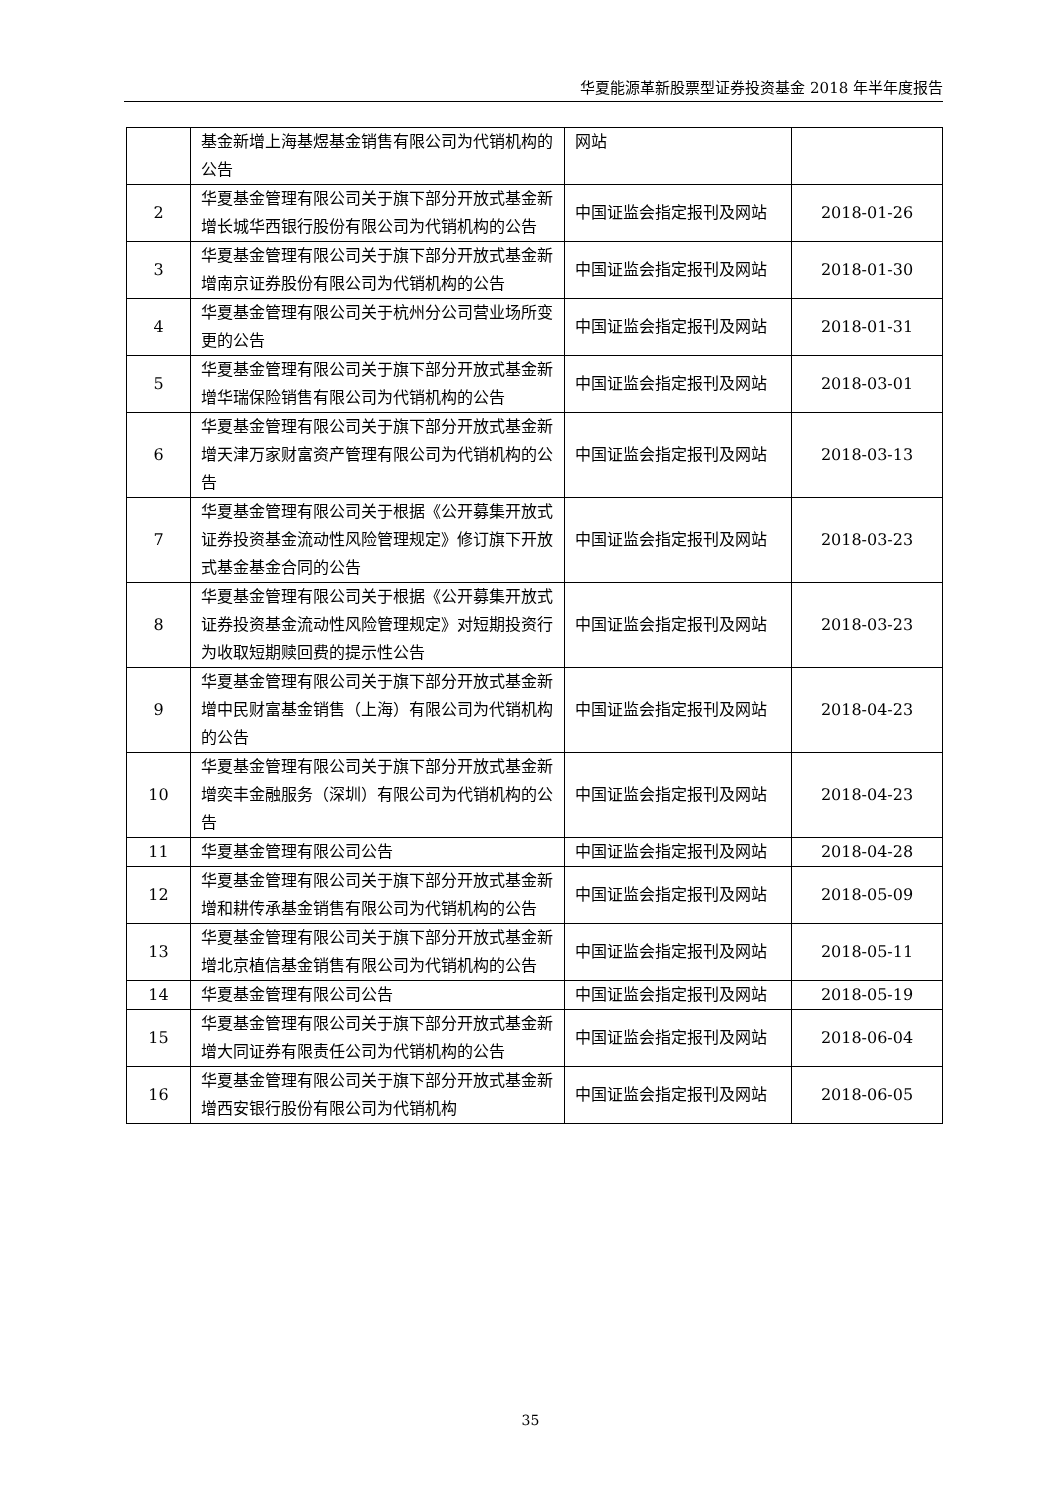华夏能源革新股票型证券投资基金 2018 年半年度报告
| | 基金新增上海基煜基金销售有限公司为代销机构的公告 | 网站 | |
| 2 | 华夏基金管理有限公司关于旗下部分开放式基金新增长城华西银行股份有限公司为代销机构的公告 | 中国证监会指定报刊及网站 | 2018-01-26 |
| 3 | 华夏基金管理有限公司关于旗下部分开放式基金新增南京证券股份有限公司为代销机构的公告 | 中国证监会指定报刊及网站 | 2018-01-30 |
| 4 | 华夏基金管理有限公司关于杭州分公司营业场所变更的公告 | 中国证监会指定报刊及网站 | 2018-01-31 |
| 5 | 华夏基金管理有限公司关于旗下部分开放式基金新增华瑞保险销售有限公司为代销机构的公告 | 中国证监会指定报刊及网站 | 2018-03-01 |
| 6 | 华夏基金管理有限公司关于旗下部分开放式基金新增天津万家财富资产管理有限公司为代销机构的公告 | 中国证监会指定报刊及网站 | 2018-03-13 |
| 7 | 华夏基金管理有限公司关于根据《公开募集开放式证券投资基金流动性风险管理规定》修订旗下开放式基金基金合同的公告 | 中国证监会指定报刊及网站 | 2018-03-23 |
| 8 | 华夏基金管理有限公司关于根据《公开募集开放式证券投资基金流动性风险管理规定》对短期投资行为收取短期赎回费的提示性公告 | 中国证监会指定报刊及网站 | 2018-03-23 |
| 9 | 华夏基金管理有限公司关于旗下部分开放式基金新增中民财富基金销售（上海）有限公司为代销机构的公告 | 中国证监会指定报刊及网站 | 2018-04-23 |
| 10 | 华夏基金管理有限公司关于旗下部分开放式基金新增奕丰金融服务（深圳）有限公司为代销机构的公告 | 中国证监会指定报刊及网站 | 2018-04-23 |
| 11 | 华夏基金管理有限公司公告 | 中国证监会指定报刊及网站 | 2018-04-28 |
| 12 | 华夏基金管理有限公司关于旗下部分开放式基金新增和耕传承基金销售有限公司为代销机构的公告 | 中国证监会指定报刊及网站 | 2018-05-09 |
| 13 | 华夏基金管理有限公司关于旗下部分开放式基金新增北京植信基金销售有限公司为代销机构的公告 | 中国证监会指定报刊及网站 | 2018-05-11 |
| 14 | 华夏基金管理有限公司公告 | 中国证监会指定报刊及网站 | 2018-05-19 |
| 15 | 华夏基金管理有限公司关于旗下部分开放式基金新增大同证券有限责任公司为代销机构的公告 | 中国证监会指定报刊及网站 | 2018-06-04 |
| 16 | 华夏基金管理有限公司关于旗下部分开放式基金新增西安银行股份有限公司为代销机构 | 中国证监会指定报刊及网站 | 2018-06-05 |
35